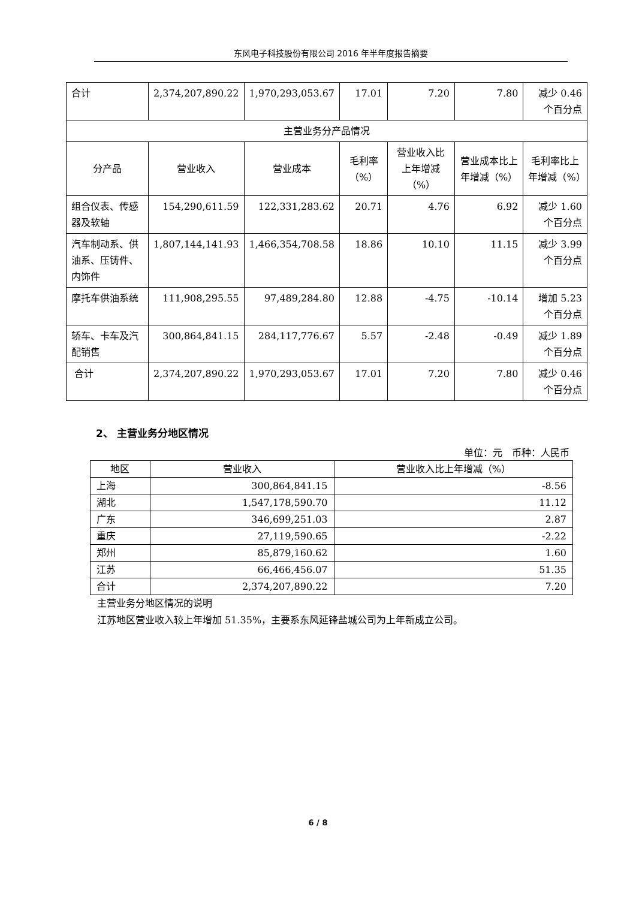东风电子科技股份有限公司 2016 年半年度报告摘要
| 合计 | 2,374,207,890.22 | 1,970,293,053.67 | 17.01 | 7.20 | 7.80 | 减少 0.46 个百分点 |
| 主营业务分产品情况 | | | | | | |
| 分产品 | 营业收入 | 营业成本 | 毛利率（%） | 营业收入比上年增减（%） | 营业成本比上年增减（%） | 毛利率比上年增减（%） |
| 组合仪表、传感器及软轴 | 154,290,611.59 | 122,331,283.62 | 20.71 | 4.76 | 6.92 | 减少 1.60 个百分点 |
| 汽车制动系、供油系、压铸件、内饰件 | 1,807,144,141.93 | 1,466,354,708.58 | 18.86 | 10.10 | 11.15 | 减少 3.99 个百分点 |
| 摩托车供油系统 | 111,908,295.55 | 97,489,284.80 | 12.88 | -4.75 | -10.14 | 增加 5.23 个百分点 |
| 轿车、卡车及汽配销售 | 300,864,841.15 | 284,117,776.67 | 5.57 | -2.48 | -0.49 | 减少 1.89 个百分点 |
| 合计 | 2,374,207,890.22 | 1,970,293,053.67 | 17.01 | 7.20 | 7.80 | 减少 0.46 个百分点 |
2、 主营业务分地区情况
单位：元　币种：人民币
| 地区 | 营业收入 | 营业收入比上年增减（%） |
| --- | --- | --- |
| 上海 | 300,864,841.15 | -8.56 |
| 湖北 | 1,547,178,590.70 | 11.12 |
| 广东 | 346,699,251.03 | 2.87 |
| 重庆 | 27,119,590.65 | -2.22 |
| 郑州 | 85,879,160.62 | 1.60 |
| 江苏 | 66,466,456.07 | 51.35 |
| 合计 | 2,374,207,890.22 | 7.20 |
主营业务分地区情况的说明
江苏地区营业收入较上年增加 51.35%，主要系东风延锋盐城公司为上年新成立公司。
6 / 8